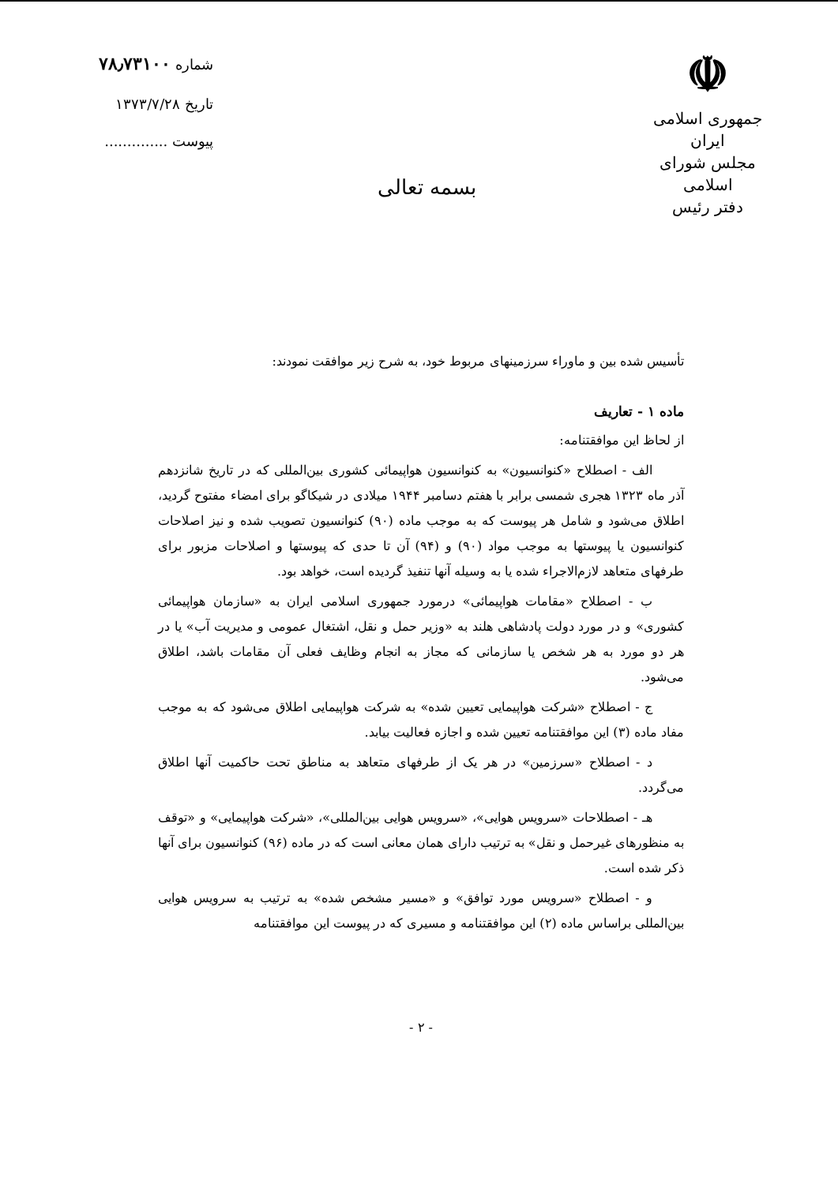☫
جمهوری اسلامی ایران
مجلس شورای اسلامی
دفتر رئیس
بسمه تعالی
شماره ۷۸٫۷۳۱۰۰
تاریخ ۱۳۷۳/۷/۲۸
پیوست ..............
تأسیس شده بین و ماوراء سرزمینهای مربوط خود، به شرح زیر موافقت نمودند:
ماده ۱ - تعاریف
از لحاظ این موافقتنامه:
الف - اصطلاح «کنوانسیون» به کنوانسیون هواپیمائی کشوری بین‌المللی که در تاریخ شانزدهم آذر ماه ۱۳۲۳ هجری شمسی برابر با هفتم دسامبر ۱۹۴۴ میلادی در شیکاگو برای امضاء مفتوح گردید، اطلاق می‌شود و شامل هر پیوست که به موجب ماده (۹۰) کنوانسیون تصویب شده و نیز اصلاحات کنوانسیون یا پیوستها به موجب مواد (۹۰) و (۹۴) آن تا حدی که پیوستها و اصلاحات مزبور برای طرفهای متعاهد لازم‌الاجراء شده یا به وسیله آنها تنفیذ گردیده است، خواهد بود.
ب - اصطلاح «مقامات هواپیمائی» درمورد جمهوری اسلامی ایران به «سازمان هواپیمائی کشوری» و در مورد دولت پادشاهی هلند به «وزیر حمل و نقل، اشتغال عمومی و مدیریت آب» یا در هر دو مورد به هر شخص یا سازمانی که مجاز به انجام وظایف فعلی آن مقامات باشد، اطلاق می‌شود.
ج - اصطلاح «شرکت هواپیمایی تعیین شده» به شرکت هواپیمایی اطلاق می‌شود که به موجب مفاد ماده (۳) این موافقتنامه تعیین شده و اجازه فعالیت بیابد.
د - اصطلاح «سرزمین» در هر یک از طرفهای متعاهد به مناطق تحت حاکمیت آنها اطلاق می‌گردد.
هـ - اصطلاحات «سرویس هوایی»، «سرویس هوایی بین‌المللی»، «شرکت هواپیمایی» و «توقف به منظورهای غیرحمل و نقل» به ترتیب دارای همان معانی است که در ماده (۹۶) کنوانسیون برای آنها ذکر شده است.
و - اصطلاح «سرویس مورد توافق» و «مسیر مشخص شده» به ترتیب به سرویس هوایی بین‌المللی براساس ماده (۲) این موافقتنامه و مسیری که در پیوست این موافقتنامه
- ۲ -